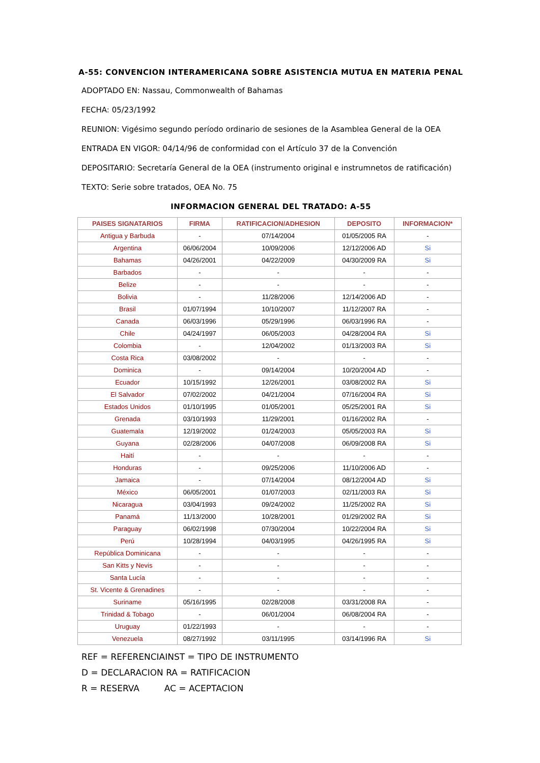A-55: CONVENCION INTERAMERICANA SOBRE ASISTENCIA MUTUA EN MATERIA PENAL
ADOPTADO EN: Nassau, Commonwealth of Bahamas
FECHA: 05/23/1992
REUNION: Vigésimo segundo período ordinario de sesiones de la Asamblea General de la OEA
ENTRADA EN VIGOR: 04/14/96 de conformidad con el Artículo 37 de la Convención
DEPOSITARIO: Secretaría General de la OEA (instrumento original e instrumnetos de ratificación)
TEXTO: Serie sobre tratados, OEA No. 75
INFORMACION GENERAL DEL TRATADO: A-55
| PAISES SIGNATARIOS | FIRMA | RATIFICACION/ADHESION | DEPOSITO | INFORMACION* |
| --- | --- | --- | --- | --- |
| Antigua y Barbuda | - | 07/14/2004 | 01/05/2005 RA | - |
| Argentina | 06/06/2004 | 10/09/2006 | 12/12/2006 AD | Si |
| Bahamas | 04/26/2001 | 04/22/2009 | 04/30/2009 RA | Si |
| Barbados | - | - | - | - |
| Belize | - | - | - | - |
| Bolivia | - | 11/28/2006 | 12/14/2006 AD | - |
| Brasil | 01/07/1994 | 10/10/2007 | 11/12/2007 RA | - |
| Canada | 06/03/1996 | 05/29/1996 | 06/03/1996 RA | - |
| Chile | 04/24/1997 | 06/05/2003 | 04/28/2004 RA | Si |
| Colombia | - | 12/04/2002 | 01/13/2003 RA | Si |
| Costa Rica | 03/08/2002 | - | - | - |
| Dominica | - | 09/14/2004 | 10/20/2004 AD | - |
| Ecuador | 10/15/1992 | 12/26/2001 | 03/08/2002 RA | Si |
| El Salvador | 07/02/2002 | 04/21/2004 | 07/16/2004 RA | Si |
| Estados Unidos | 01/10/1995 | 01/05/2001 | 05/25/2001 RA | Si |
| Grenada | 03/10/1993 | 11/29/2001 | 01/16/2002 RA | - |
| Guatemala | 12/19/2002 | 01/24/2003 | 05/05/2003 RA | Si |
| Guyana | 02/28/2006 | 04/07/2008 | 06/09/2008 RA | Si |
| Haití | - | - | - | - |
| Honduras | - | 09/25/2006 | 11/10/2006 AD | - |
| Jamaica | - | 07/14/2004 | 08/12/2004 AD | Si |
| México | 06/05/2001 | 01/07/2003 | 02/11/2003 RA | Si |
| Nicaragua | 03/04/1993 | 09/24/2002 | 11/25/2002 RA | Si |
| Panamá | 11/13/2000 | 10/28/2001 | 01/29/2002 RA | Si |
| Paraguay | 06/02/1998 | 07/30/2004 | 10/22/2004 RA | Si |
| Perú | 10/28/1994 | 04/03/1995 | 04/26/1995 RA | Si |
| República Dominicana | - | - | - | - |
| San Kitts y Nevis | - | - | - | - |
| Santa Lucía | - | - | - | - |
| St. Vicente & Grenadines | - | - | - | - |
| Suriname | 05/16/1995 | 02/28/2008 | 03/31/2008 RA | - |
| Trinidad & Tobago | - | 06/01/2004 | 06/08/2004 RA | - |
| Uruguay | 01/22/1993 | - | - | - |
| Venezuela | 08/27/1992 | 03/11/1995 | 03/14/1996 RA | Si |
REF = REFERENCIAINST = TIPO DE INSTRUMENTO
D = DECLARACION RA = RATIFICACION
R = RESERVA AC = ACEPTACION